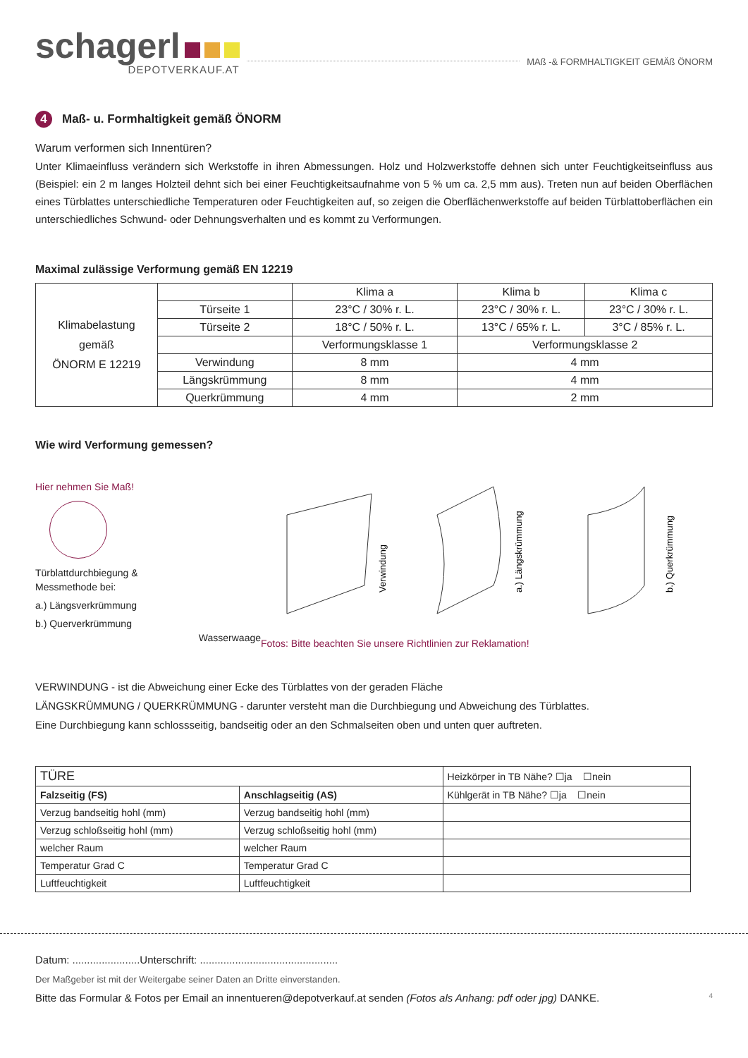schagerl
DEPOTVERKAUF.AT
MAß -& FORMHALTIGKEIT GEMÄß ÖNORM
4 Maß- u. Formhaltigkeit gemäß ÖNORM
Warum verformen sich Innentüren?
Unter Klimaeinfluss verändern sich Werkstoffe in ihren Abmessungen. Holz und Holzwerkstoffe dehnen sich unter Feuchtigkeitseinfluss aus (Beispiel: ein 2 m langes Holzteil dehnt sich bei einer Feuchtigkeitsaufnahme von 5 % um ca. 2,5 mm aus). Treten nun auf beiden Oberflächen eines Türblattes unterschiedliche Temperaturen oder Feuchtigkeiten auf, so zeigen die Oberflächenwerkstoffe auf beiden Türblattoberflächen ein unterschiedliches Schwund- oder Dehnungsverhalten und es kommt zu Verformungen.
Maximal zulässige Verformung gemäß EN 12219
| Klimabelastung gemäß ÖNORM E 12219 | | Klima a | Klima b | Klima c |
| | Türseite 1 | 23°C / 30% r. L. | 23°C / 30% r. L. | 23°C / 30% r. L. |
| | Türseite 2 | 18°C / 50% r. L. | 13°C / 65% r. L. | 3°C / 85% r. L. |
| | | Verformungsklasse 1 | Verformungsklasse 2 | |
| | Verwindung | 8 mm | 4 mm | |
| | Längskrümmung | 8 mm | 4 mm | |
| | Querkrümmung | 4 mm | 2 mm | |
Wie wird Verformung gemessen?
Hier nehmen Sie Maß!
Türblattdurchbiegung &
Messmethode bei:
a.) Längsverkrümmung
b.) Querverkrümmung
Wasserwaage
Verwindung
a.) Längskrümmung
b.) Querkrümmung
Fotos: Bitte beachten Sie unsere Richtlinien zur Reklamation!
VERWINDUNG - ist die Abweichung einer Ecke des Türblattes von der geraden Fläche
LÄNGSKRÜMMUNG / QUERKRÜMMUNG - darunter versteht man die Durchbiegung und Abweichung des Türblattes.
Eine Durchbiegung kann schlossseitig, bandseitig oder an den Schmalseiten oben und unten quer auftreten.
| TÜRE | | Heizkörper in TB Nähe? ☐ja ☐nein |
| Falzseitig (FS) | Anschlagseitig (AS) | Kühlgerät in TB Nähe? ☐ja ☐nein |
| Verzug bandseitig hohl (mm) | Verzug bandseitig hohl (mm) | |
| Verzug schloßseitig hohl (mm) | Verzug schloßseitig hohl (mm) | |
| welcher Raum | welcher Raum | |
| Temperatur Grad C | Temperatur Grad C | |
| Luftfeuchtigkeit | Luftfeuchtigkeit | |
Datum: .......................Unterschrift: ...............................................
Der Maßgeber ist mit der Weitergabe seiner Daten an Dritte einverstanden.
Bitte das Formular & Fotos per Email an innentueren@depotverkauf.at senden (Fotos als Anhang: pdf oder jpg) DANKE. 4